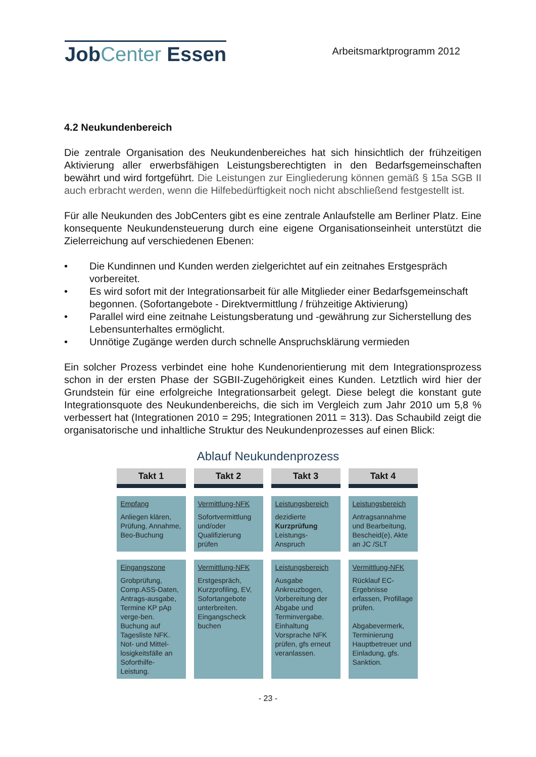JobCenter Essen
Arbeitsmarktprogramm 2012
4.2 Neukundenbereich
Die zentrale Organisation des Neukundenbereiches hat sich hinsichtlich der frühzeitigen Aktivierung aller erwerbsfähigen Leistungsberechtigten in den Bedarfsgemeinschaften bewährt und wird fortgeführt. Die Leistungen zur Eingliederung können gemäß § 15a SGB II auch erbracht werden, wenn die Hilfebedürftigkeit noch nicht abschließend festgestellt ist.
Für alle Neukunden des JobCenters gibt es eine zentrale Anlaufstelle am Berliner Platz. Eine konsequente Neukundensteuerung durch eine eigene Organisationseinheit unterstützt die Zielerreichung auf verschiedenen Ebenen:
• Die Kundinnen und Kunden werden zielgerichtet auf ein zeitnahes Erstgespräch vorbereitet.
• Es wird sofort mit der Integrationsarbeit für alle Mitglieder einer Bedarfsgemeinschaft begonnen. (Sofortangebote - Direktvermittlung / frühzeitige Aktivierung)
• Parallel wird eine zeitnahe Leistungsberatung und -gewährung zur Sicherstellung des Lebensunterhaltes ermöglicht.
• Unnötige Zugänge werden durch schnelle Anspruchsklärung vermieden
Ein solcher Prozess verbindet eine hohe Kundenorientierung mit dem Integrationsprozess schon in der ersten Phase der SGBII-Zugehörigkeit eines Kunden. Letztlich wird hier der Grundstein für eine erfolgreiche Integrationsarbeit gelegt. Diese belegt die konstant gute Integrationsquote des Neukundenbereichs, die sich im Vergleich zum Jahr 2010 um 5,8 % verbessert hat (Integrationen 2010 = 295; Integrationen 2011 = 313). Das Schaubild zeigt die organisatorische und inhaltliche Struktur des Neukundenprozesses auf einen Blick:
Ablauf Neukundenprozess
Takt 1
Takt 2
Takt 3
Takt 4
Empfang
Anliegen klären, Prüfung, Annahme, Beo-Buchung
Vermittlung-NFK
Sofortvermittlung und/oder Qualifizierung prüfen
Leistungsbereich
dezidierte Kurzprüfung Leistungs-Anspruch
Leistungsbereich
Antragsannahme und Bearbeitung, Bescheid(e), Akte an JC /SLT
Eingangszone
Grobprüfung, Comp.ASS-Daten, Antrags-ausgabe, Termine KP pAp verge-ben. Buchung auf Tagesliste NFK. Not- und Mittel-losigkeitsfälle an Soforthilfe-Leistung.
Vermittlung-NFK
Erstgespräch, Kurzprofiling, EV, Sofortangebote unterbreiten. Eingangscheck buchen
Leistungsbereich
Ausgabe Ankreuzbogen, Vorbereitung der Abgabe und Terminvergabe. Einhaltung Vorsprache NFK prüfen, gfs erneut veranlassen.
Vermittlung-NFK
Rücklauf EC-Ergebnisse erfassen, Profillage prüfen.
Abgabevermerk, Terminierung Hauptbetreuer und Einladung, gfs. Sanktion.
- 23 -